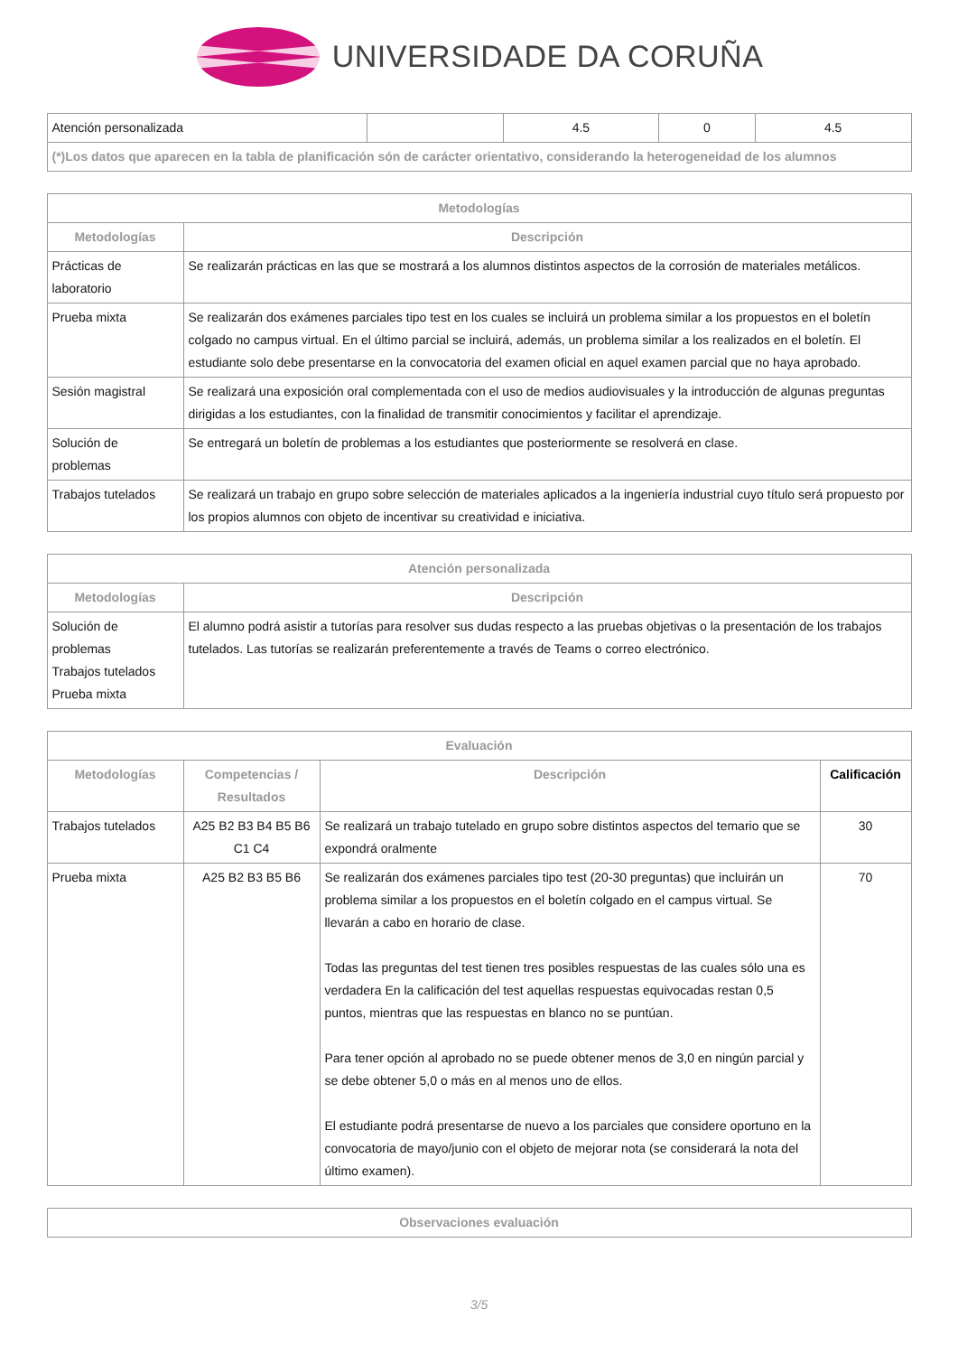UNIVERSIDADE DA CORUÑA
| Atención personalizada | | 4.5 | 0 | 4.5 |
| (*)Los datos que aparecen en la tabla de planificación són de carácter orientativo, considerando la heterogeneidad de los alumnos | | | | |
| Metodologías | |
| --- | --- |
| Metodologías | Descripción |
| Prácticas de laboratorio | Se realizarán prácticas en las que se mostrará a los alumnos distintos aspectos de la corrosión de materiales metálicos. |
| Prueba mixta | Se realizarán dos exámenes parciales tipo test en los cuales se incluirá un problema similar a los propuestos en el boletín colgado no campus virtual. En el último parcial se incluirá, además, un problema similar a los realizados en el boletín. El estudiante solo debe presentarse en la convocatoria del examen oficial en aquel examen parcial que no haya aprobado. |
| Sesión magistral | Se realizará una exposición oral complementada con el uso de medios audiovisuales y la introducción de algunas preguntas dirigidas a los estudiantes, con la finalidad de transmitir conocimientos y facilitar el aprendizaje. |
| Solución de problemas | Se entregará un boletín de problemas a los estudiantes que posteriormente se resolverá en clase. |
| Trabajos tutelados | Se realizará un trabajo en grupo sobre selección de materiales aplicados a la ingeniería industrial cuyo título será propuesto por los propios alumnos con objeto de incentivar su creatividad e iniciativa. |
| Atención personalizada | |
| --- | --- |
| Metodologías | Descripción |
| Solución de problemas Trabajos tutelados Prueba mixta | El alumno podrá asistir a tutorías para resolver sus dudas respecto a las pruebas objetivas o la presentación de los trabajos tutelados. Las tutorías se realizarán preferentemente a través de Teams o correo electrónico. |
| Evaluación | | | |
| --- | --- | --- | --- |
| Metodologías | Competencias / Resultados | Descripción | Calificación |
| Trabajos tutelados | A25 B2 B3 B4 B5 B6 C1 C4 | Se realizará un trabajo tutelado en grupo sobre distintos aspectos del temario que se expondrá oralmente | 30 |
| Prueba mixta | A25 B2 B3 B5 B6 | Se realizarán dos exámenes parciales tipo test (20-30 preguntas) que incluirán un problema similar a los propuestos en el boletín colgado en el campus virtual. Se llevarán a cabo en horario de clase. Todas las preguntas del test tienen tres posibles respuestas de las cuales sólo una es verdadera En la calificación del test aquellas respuestas equivocadas restan 0,5 puntos, mientras que las respuestas en blanco no se puntúan. Para tener opción al aprobado no se puede obtener menos de 3,0 en ningún parcial y se debe obtener 5,0 o más en al menos uno de ellos. El estudiante podrá presentarse de nuevo a los parciales que considere oportuno en la convocatoria de mayo/junio con el objeto de mejorar nota (se considerará la nota del último examen). | 70 |
| Observaciones evaluación |
| --- |
3/5